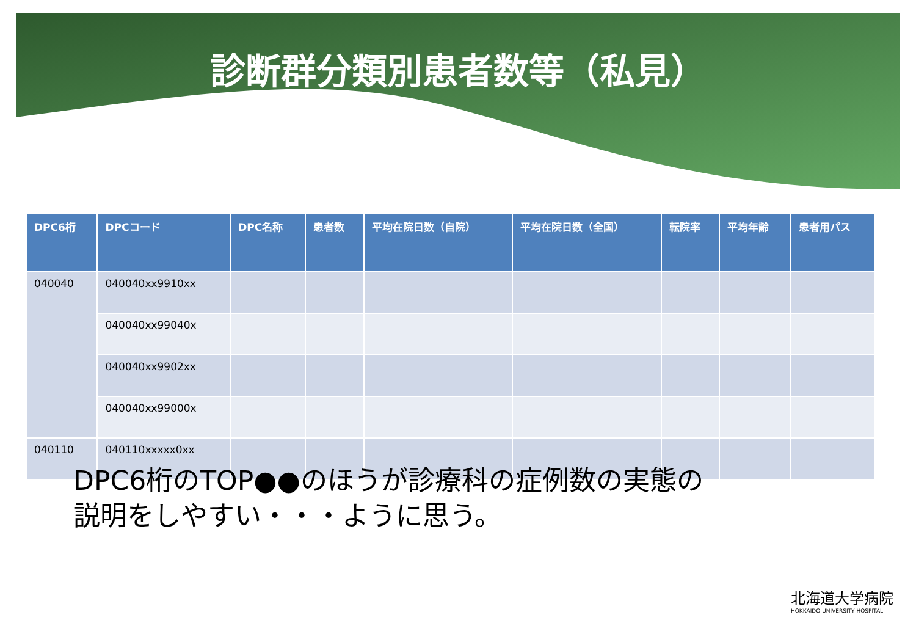診断群分類別患者数等（私見）
| DPC6桁 | DPCコード | DPC名称 | 患者数 | 平均在院日数（自院） | 平均在院日数（全国） | 転院率 | 平均年齢 | 患者用パス |
| --- | --- | --- | --- | --- | --- | --- | --- | --- |
| 040040 | 040040xx9910xx | | | | | | | |
| | 040040xx99040x | | | | | | | |
| | 040040xx9902xx | | | | | | | |
| | 040040xx99000x | | | | | | | |
| 040110 | 040110xxxxx0xx | | | | | | | |
DPC6桁のTOP●●のほうが診療科の症例数の実態の
説明をしやすい・・・ように思う。
北海道大学病院
HOKKAIDO UNIVERSITY HOSPITAL